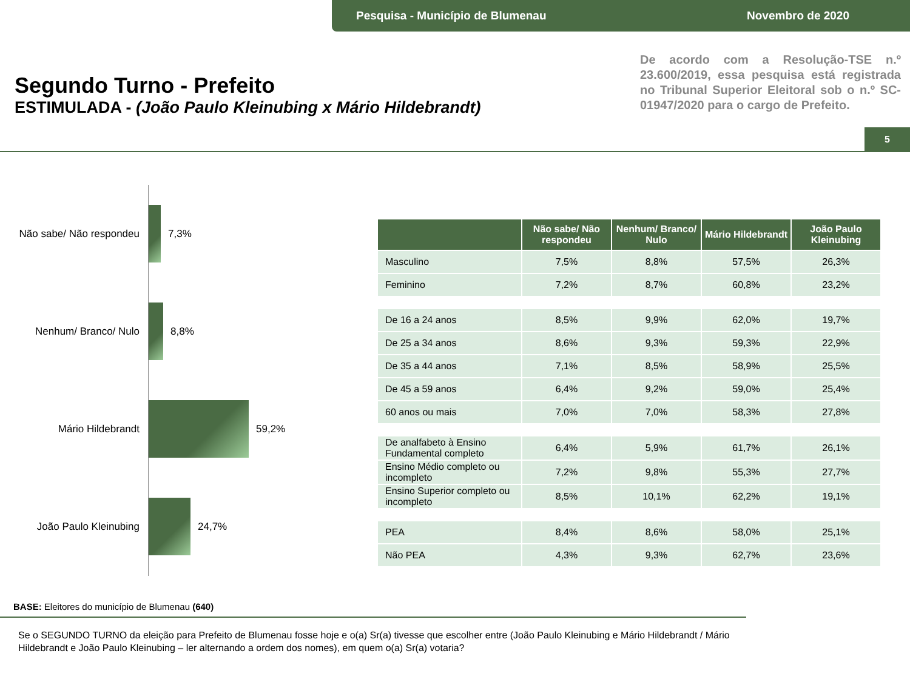Pesquisa - Município de Blumenau Novembro de 2020
Segundo Turno - Prefeito
ESTIMULADA - (João Paulo Kleinubing x Mário Hildebrandt)
De acordo com a Resolução-TSE n.º 23.600/2019, essa pesquisa está registrada no Tribunal Superior Eleitoral sob o n.º SC-01947/2020 para o cargo de Prefeito.
5
Não sabe/ Não respondeu
7,3%
Nenhum/ Branco/ Nulo 8,8%
Mário Hildebrandt 59,2%
João Paulo Kleinubing 24,7%
| | Não sabe/ Não respondeu | Nenhum/ Branco/ Nulo | Mário Hildebrandt | João Paulo Kleinubing |
| --- | --- | --- | --- | --- |
| Masculino | 7,5% | 8,8% | 57,5% | 26,3% |
| Feminino | 7,2% | 8,7% | 60,8% | 23,2% |
| De 16 a 24 anos | 8,5% | 9,9% | 62,0% | 19,7% |
| De 25 a 34 anos | 8,6% | 9,3% | 59,3% | 22,9% |
| De 35 a 44 anos | 7,1% | 8,5% | 58,9% | 25,5% |
| De 45 a 59 anos | 6,4% | 9,2% | 59,0% | 25,4% |
| 60 anos ou mais | 7,0% | 7,0% | 58,3% | 27,8% |
| De analfabeto à Ensino Fundamental completo | 6,4% | 5,9% | 61,7% | 26,1% |
| Ensino Médio completo ou incompleto | 7,2% | 9,8% | 55,3% | 27,7% |
| Ensino Superior completo ou incompleto | 8,5% | 10,1% | 62,2% | 19,1% |
| PEA | 8,4% | 8,6% | 58,0% | 25,1% |
| Não PEA | 4,3% | 9,3% | 62,7% | 23,6% |
BASE: Eleitores do município de Blumenau (640)
Se o SEGUNDO TURNO da eleição para Prefeito de Blumenau fosse hoje e o(a) Sr(a) tivesse que escolher entre (João Paulo Kleinubing e Mário Hildebrandt / Mário Hildebrandt e João Paulo Kleinubing – ler alternando a ordem dos nomes), em quem o(a) Sr(a) votaria?